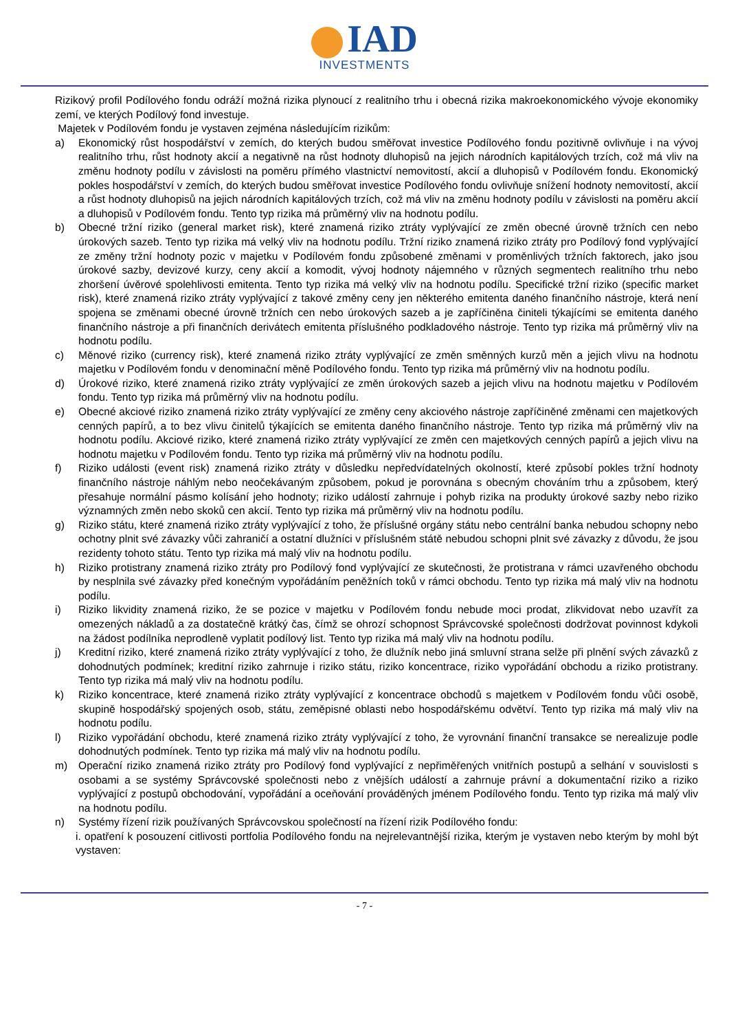IAD
INVESTMENTS
Rizikový profil Podílového fondu odráží možná rizika plynoucí z realitního trhu i obecná rizika makroekonomického vývoje ekonomiky zemí, ve kterých Podílový fond investuje.
Majetek v Podílovém fondu je vystaven zejména následujícím rizikům:
a) Ekonomický růst hospodářství v zemích, do kterých budou směřovat investice Podílového fondu pozitivně ovlivňuje i na vývoj realitního trhu, růst hodnoty akcií a negativně na růst hodnoty dluhopisů na jejich národních kapitálových trzích, což má vliv na změnu hodnoty podílu v závislosti na poměru přímého vlastnictví nemovitostí, akcií a dluhopisů v Podílovém fondu. Ekonomický pokles hospodářství v zemích, do kterých budou směřovat investice Podílového fondu ovlivňuje snížení hodnoty nemovitostí, akcií a růst hodnoty dluhopisů na jejich národních kapitálových trzích, což má vliv na změnu hodnoty podílu v závislosti na poměru akcií a dluhopisů v Podílovém fondu. Tento typ rizika má průměrný vliv na hodnotu podílu.
b) Obecné tržní riziko (general market risk), které znamená riziko ztráty vyplývající ze změn obecné úrovně tržních cen nebo úrokových sazeb. Tento typ rizika má velký vliv na hodnotu podílu. Tržní riziko znamená riziko ztráty pro Podílový fond vyplývající ze změny tržní hodnoty pozic v majetku v Podílovém fondu způsobené změnami v proměnlivých tržních faktorech, jako jsou úrokové sazby, devizové kurzy, ceny akcií a komodit, vývoj hodnoty nájemného v různých segmentech realitního trhu nebo zhoršení úvěrové spolehlivosti emitenta. Tento typ rizika má velký vliv na hodnotu podílu. Specifické tržní riziko (specific market risk), které znamená riziko ztráty vyplývající z takové změny ceny jen některého emitenta daného finančního nástroje, která není spojena se změnami obecné úrovně tržních cen nebo úrokových sazeb a je zapříčiněna činiteli týkajícími se emitenta daného finančního nástroje a při finančních derivátech emitenta příslušného podkladového nástroje. Tento typ rizika má průměrný vliv na hodnotu podílu.
c) Měnové riziko (currency risk), které znamená riziko ztráty vyplývající ze změn směnných kurzů měn a jejich vlivu na hodnotu majetku v Podílovém fondu v denominační měně Podílového fondu. Tento typ rizika má průměrný vliv na hodnotu podílu.
d) Úrokové riziko, které znamená riziko ztráty vyplývající ze změn úrokových sazeb a jejich vlivu na hodnotu majetku v Podílovém fondu. Tento typ rizika má průměrný vliv na hodnotu podílu.
e) Obecné akciové riziko znamená riziko ztráty vyplývající ze změny ceny akciového nástroje zapříčiněné změnami cen majetkových cenných papírů, a to bez vlivu činitelů týkajících se emitenta daného finančního nástroje. Tento typ rizika má průměrný vliv na hodnotu podílu. Akciové riziko, které znamená riziko ztráty vyplývající ze změn cen majetkových cenných papírů a jejich vlivu na hodnotu majetku v Podílovém fondu. Tento typ rizika má průměrný vliv na hodnotu podílu.
f) Riziko události (event risk) znamená riziko ztráty v důsledku nepředvídatelných okolností, které způsobí pokles tržní hodnoty finančního nástroje náhlým nebo neočekávaným způsobem, pokud je porovnána s obecným chováním trhu a způsobem, který přesahuje normální pásmo kolísání jeho hodnoty; riziko událostí zahrnuje i pohyb rizika na produkty úrokové sazby nebo riziko významných změn nebo skoků cen akcií. Tento typ rizika má průměrný vliv na hodnotu podílu.
g) Riziko státu, které znamená riziko ztráty vyplývající z toho, že příslušné orgány státu nebo centrální banka nebudou schopny nebo ochotny plnit své závazky vůči zahraničí a ostatní dlužníci v příslušném státě nebudou schopni plnit své závazky z důvodu, že jsou rezidenty tohoto státu. Tento typ rizika má malý vliv na hodnotu podílu.
h) Riziko protistrany znamená riziko ztráty pro Podílový fond vyplývající ze skutečnosti, že protistrana v rámci uzavřeného obchodu by nesplnila své závazky před konečným vypořádáním peněžních toků v rámci obchodu. Tento typ rizika má malý vliv na hodnotu podílu.
i) Riziko likvidity znamená riziko, že se pozice v majetku v Podílovém fondu nebude moci prodat, zlikvidovat nebo uzavřít za omezených nákladů a za dostatečně krátký čas, čímž se ohrozí schopnost Správcovské společnosti dodržovat povinnost kdykoli na žádost podílníka neprodleně vyplatit podílový list. Tento typ rizika má malý vliv na hodnotu podílu.
j) Kreditní riziko, které znamená riziko ztráty vyplývající z toho, že dlužník nebo jiná smluvní strana selže při plnění svých závazků z dohodnutých podmínek; kreditní riziko zahrnuje i riziko státu, riziko koncentrace, riziko vypořádání obchodu a riziko protistrany. Tento typ rizika má malý vliv na hodnotu podílu.
k) Riziko koncentrace, které znamená riziko ztráty vyplývající z koncentrace obchodů s majetkem v Podílovém fondu vůči osobě, skupině hospodářský spojených osob, státu, zeměpisné oblasti nebo hospodářskému odvětví. Tento typ rizika má malý vliv na hodnotu podílu.
l) Riziko vypořádání obchodu, které znamená riziko ztráty vyplývající z toho, že vyrovnání finanční transakce se nerealizuje podle dohodnutých podmínek. Tento typ rizika má malý vliv na hodnotu podílu.
m) Operační riziko znamená riziko ztráty pro Podílový fond vyplývající z nepřiměřených vnitřních postupů a selhání v souvislosti s osobami a se systémy Správcovské společnosti nebo z vnějších událostí a zahrnuje právní a dokumentační riziko a riziko vyplývající z postupů obchodování, vypořádání a oceňování prováděných jménem Podílového fondu. Tento typ rizika má malý vliv na hodnotu podílu.
n) Systémy řízení rizik používaných Správcovskou společností na řízení rizik Podílového fondu:
i. opatření k posouzení citlivosti portfolia Podílového fondu na nejrelevantnější rizika, kterým je vystaven nebo kterým by mohl být vystaven:
- 7 -